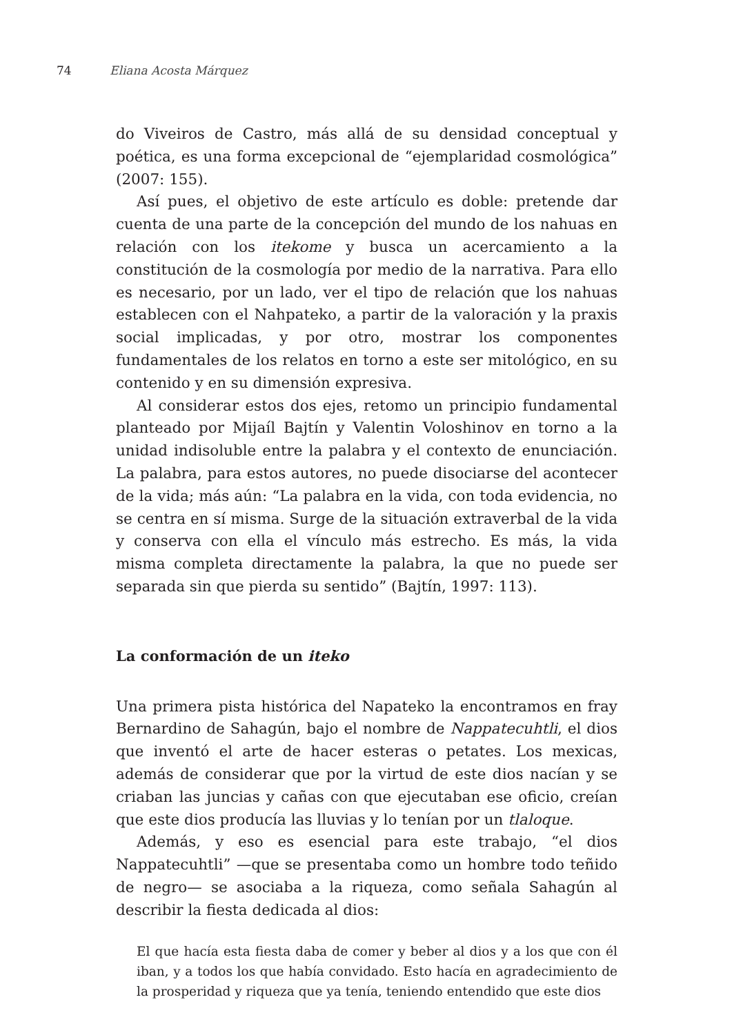74 Eliana Acosta Márquez
do Viveiros de Castro, más allá de su densidad conceptual y poética, es una forma excepcional de “ejemplaridad cosmológica” (2007: 155).
Así pues, el objetivo de este artículo es doble: pretende dar cuenta de una parte de la concepción del mundo de los nahuas en relación con los itekome y busca un acercamiento a la constitución de la cosmología por medio de la narrativa. Para ello es necesario, por un lado, ver el tipo de relación que los nahuas establecen con el Nahpateko, a partir de la valoración y la praxis social implicadas, y por otro, mostrar los componentes fundamentales de los relatos en torno a este ser mitológico, en su contenido y en su dimensión expresiva.
Al considerar estos dos ejes, retomo un principio fundamental planteado por Mijaíl Bajtín y Valentin Voloshinov en torno a la unidad indisoluble entre la palabra y el contexto de enunciación. La palabra, para estos autores, no puede disociarse del acontecer de la vida; más aún: “La palabra en la vida, con toda evidencia, no se centra en sí misma. Surge de la situación extraverbal de la vida y conserva con ella el vínculo más estrecho. Es más, la vida misma completa directamente la palabra, la que no puede ser separada sin que pierda su sentido” (Bajtín, 1997: 113).
La conformación de un iteko
Una primera pista histórica del Napateko la encontramos en fray Bernardino de Sahagún, bajo el nombre de Nappatecuhtli, el dios que inventó el arte de hacer esteras o petates. Los mexicas, además de considerar que por la virtud de este dios nacían y se criaban las juncias y cañas con que ejecutaban ese oficio, creían que este dios producía las lluvias y lo tenían por un tlaloque.
Además, y eso es esencial para este trabajo, “el dios Nappatecuhtli” —que se presentaba como un hombre todo teñido de negro— se asociaba a la riqueza, como señala Sahagún al describir la fiesta dedicada al dios:
El que hacía esta fiesta daba de comer y beber al dios y a los que con él iban, y a todos los que había convidado. Esto hacía en agradecimiento de la prosperidad y riqueza que ya tenía, teniendo entendido que este dios